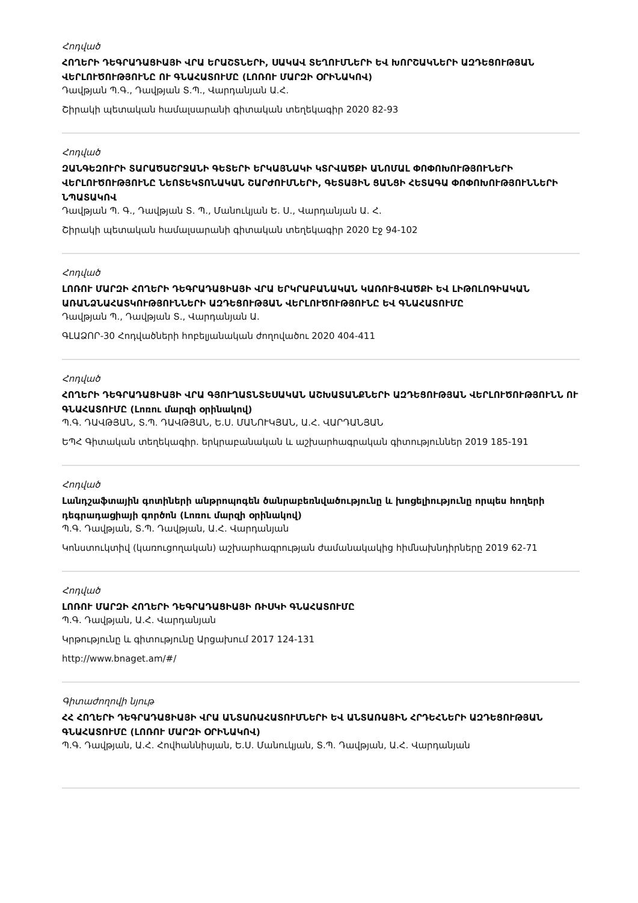Հոդված
ՀՈՂԵՐԻ ԴԵԳՐԱԴԱՑԻԱՅԻ ՎՐԱ ԵՐԱՇՏՆԵՐԻ, ՍԱԿԱՎ ՏԵՂՈՒՄՆԵՐԻ ԵՎ ԽՈՐՇԱԿՆԵՐԻ ԱԶԴԵՑՈՒԹՅԱՆ ՎԵՐԼՈՒԾՈՒԹՅՈՒՆԸ ՈՒ ԳՆԱՀԱՏՈՒՄԸ (ԼՈՌՈՒ ՄԱՐԶԻ ՕՐԻՆԱԿՈՎ)
Դավթյան Պ.Գ., Դավթյան Տ.Պ., Վարդանյան Ա.Հ.
Շիրակի պետական համալսարանի գիտական տեղեկագիր 2020 82-93
Հոդված
ԶԱՆԳԵԶՈՒՐԻ ՏԱՐԱԾԱՇՐՋԱՆԻ ԳԵՏԵՐԻ ԵՐԿԱՅՆԱԿԻ ԿՏՐՎԱԾՔԻ ԱՆՈՄԱԼ ՓՈՓՈԽՈՒԹՅՈՒՆԵՐԻ ՎԵՐԼՈՒԾՈՒԹՅՈՒՆԸ ՆԵՈՏԵԿՏՈՆԱԿԱՆ ՇԱՐԺՈՒՄՆԵՐԻ, ԳԵՏԱՅԻՆ ՑԱՆՑԻ ՀԵՏԱԳԱ ՓՈՓՈԽՈՒԹՅՈՒՆՆԵՐԻ ՆՊԱՏԱԿՈՎ
Դավթյան Պ. Գ., Դավթյան Տ. Պ., Մանուկյան Ե. Ս., Վարդանյան Ա. Հ.
Շիրակի պետական համալսարանի գիտական տեղեկագիր 2020 Էջ 94-102
Հոդված
ԼՈՌՈՒ ՄԱՐԶԻ ՀՈՂԵՐԻ ԴԵԳՐԱԴԱՑԻԱՅԻ ՎՐԱ ԵՐԿՐԱԲԱՆԱԿԱՆ ԿԱՌՈՒՑՎԱԾՔԻ ԵՎ ԼԻԹՈԼՈԳԻԱԿԱՆ ԱՌԱՆՁՆԱՀԱՏԿՈՒԹՅՈՒՆՆԵՐԻ ԱԶԴԵՑՈՒԹՅԱՆ ՎԵՐԼՈՒԾՈՒԹՅՈՒՆԸ ԵՎ ԳՆԱՀԱՏՈՒՄԸ
Դավթյան Պ., Դավթյան Տ., Վարդանյան Ա.
ԳԼԱՁՈՐ-30 Հոդվածների հոբելյանական ժողովածու 2020 404-411
Հոդված
ՀՈՂԵՐԻ ԴԵԳՐԱԴԱՑԻԱՅԻ ՎՐԱ ԳՅՈՒՂԱՏՆՏԵՍԱԿԱՆ ԱՇԽԱՏԱՆՔՆԵՐԻ ԱԶԴԵՑՈՒԹՅԱՆ ՎԵՐԼՈՒԾՈՒԹՅՈՒՆՆ ՈՒ ԳՆԱՀԱՏՈՒՄԸ (Լոռու մարզի օրինակով)
Պ.Գ. ԴԱՎԹՅԱՆ, Տ.Պ. ԴԱՎԹՅԱՆ, Ե.Ս. ՄԱՆՈՒԿՅԱՆ, Ա.Հ. ՎԱՐԴԱՆՅԱՆ
ԵՊՀ Գիտական տեղեկագիր. երկրաբանական և աշխարհագրական գիտություններ 2019 185-191
Հոդված
Լանդշաֆտային գոտիների անթրոպոգեն ծանրաբեռնվածությունը և խոցելիությունը որպես հողերի դեգրադացիայի գործոն (Լոռու մարզի օրինակով)
Պ.Գ. Դավթյան, Տ.Պ. Դավթյան, Ա.Հ. Վարդանյան
Կոնստուկտիվ (կառուցողական) աշխարհագրության ժամանակակից հիմնախնդիրները 2019 62-71
Հոդված
ԼՈՌՈՒ ՄԱՐԶԻ ՀՈՂԵՐԻ ԴԵԳՐԱԴԱՑԻԱՅԻ ՌԻՍԿԻ ԳՆԱՀԱՏՈՒՄԸ
Պ.Գ. Դավթյան, Ա.Հ. Վարդանյան
Կրթությունը և գիտությունը Արցախում 2017 124-131
http://www.bnaget.am/#/
Գիտաժողովի նյութ
ՀՀ ՀՈՂԵՐԻ ԴԵԳՐԱԴԱՑԻԱՅԻ ՎՐԱ ԱՆՏԱՌԱՀԱՏՈՒՄՆԵՐԻ ԵՎ ԱՆՏԱՌԱՅԻՆ ՀՐԴԵՀՆԵՐԻ ԱԶԴԵՑՈՒԹՅԱՆ ԳՆԱՀԱՏՈՒՄԸ (ԼՈՌՈՒ ՄԱՐԶԻ ՕՐԻՆԱԿՈՎ)
Պ.Գ. Դավթյան, Ա.Հ. Հովհաննիսյան, Ե.Ս. Մանուկյան, Տ.Պ. Դավթյան, Ա.Հ. Վարդանյան